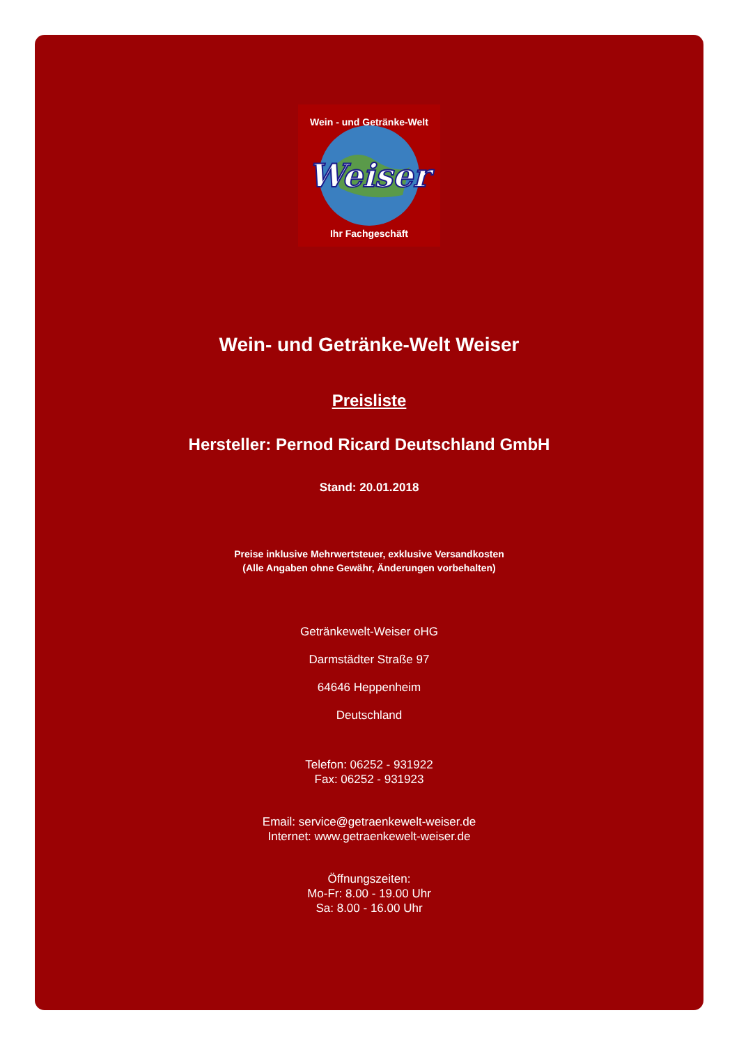Weiser
Wein - und Getränke-Welt
Ihr Fachgeschäft
Wein- und Getränke-Welt Weiser
Preisliste
Hersteller: Pernod Ricard Deutschland GmbH
Stand: 20.01.2018
Preise inklusive Mehrwertsteuer, exklusive Versandkosten
(Alle Angaben ohne Gewähr, Änderungen vorbehalten)
Getränkewelt-Weiser oHG
Darmstädter Straße 97
64646 Heppenheim
Deutschland
Telefon: 06252 - 931922
Fax: 06252 - 931923
Email: service@getraenkewelt-weiser.de
Internet: www.getraenkewelt-weiser.de
Öffnungszeiten:
Mo-Fr: 8.00 - 19.00 Uhr
Sa: 8.00 - 16.00 Uhr